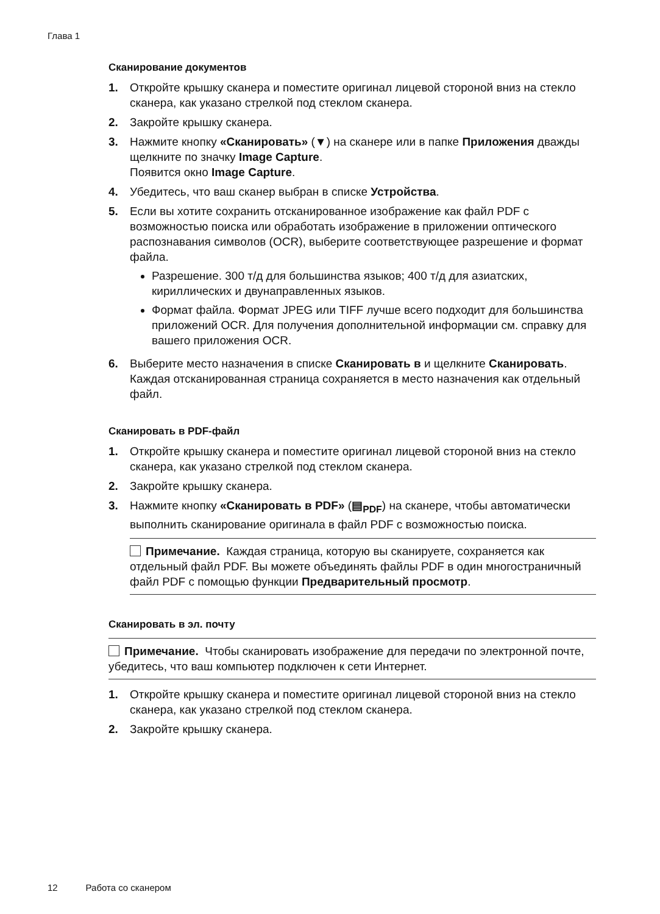Глава 1
Сканирование документов
1. Откройте крышку сканера и поместите оригинал лицевой стороной вниз на стекло сканера, как указано стрелкой под стеклом сканера.
2. Закройте крышку сканера.
3. Нажмите кнопку «Сканировать» (▼) на сканере или в папке Приложения дважды щелкните по значку Image Capture.
Появится окно Image Capture.
4. Убедитесь, что ваш сканер выбран в списке Устройства.
5. Если вы хотите сохранить отсканированное изображение как файл PDF с возможностью поиска или обработать изображение в приложении оптического распознавания символов (OCR), выберите соответствующее разрешение и формат файла.
Разрешение. 300 т/д для большинства языков; 400 т/д для азиатских, кириллических и двунаправленных языков.
Формат файла. Формат JPEG или TIFF лучше всего подходит для большинства приложений OCR. Для получения дополнительной информации см. справку для вашего приложения OCR.
6. Выберите место назначения в списке Сканировать в и щелкните Сканировать.
Каждая отсканированная страница сохраняется в место назначения как отдельный файл.
Сканировать в PDF-файл
1. Откройте крышку сканера и поместите оригинал лицевой стороной вниз на стекло сканера, как указано стрелкой под стеклом сканера.
2. Закройте крышку сканера.
3. Нажмите кнопку «Сканировать в PDF» (▤<sub>PDF</sub>) на сканере, чтобы автоматически выполнить сканирование оригинала в файл PDF с возможностью поиска.
Примечание. Каждая страница, которую вы сканируете, сохраняется как отдельный файл PDF. Вы можете объединять файлы PDF в один многостраничный файл PDF с помощью функции Предварительный просмотр.
Сканировать в эл. почту
Примечание. Чтобы сканировать изображение для передачи по электронной почте, убедитесь, что ваш компьютер подключен к сети Интернет.
1. Откройте крышку сканера и поместите оригинал лицевой стороной вниз на стекло сканера, как указано стрелкой под стеклом сканера.
2. Закройте крышку сканера.
12 Работа со сканером